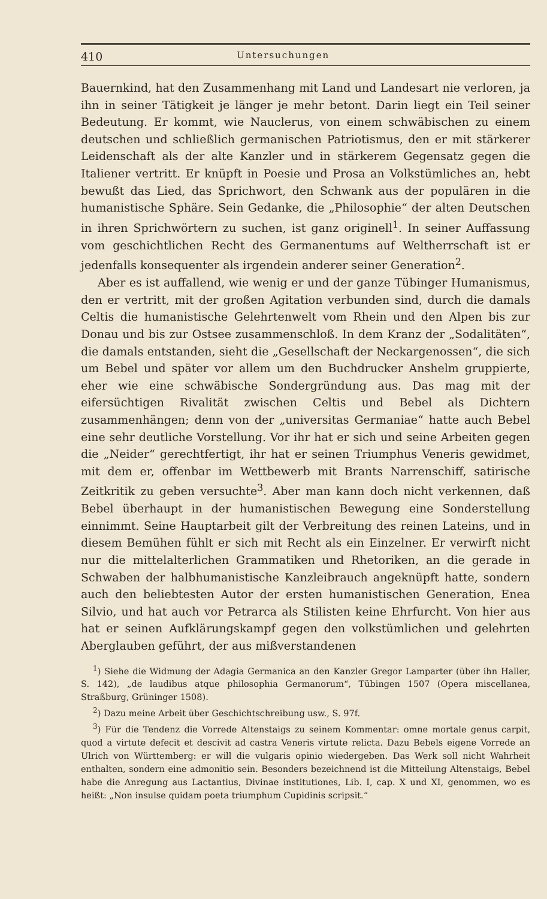410 Untersuchungen
Bauernkind, hat den Zusammenhang mit Land und Landesart nie verloren, ja ihn in seiner Tätigkeit je länger je mehr betont. Darin liegt ein Teil seiner Bedeutung. Er kommt, wie Nauclerus, von einem schwäbischen zu einem deutschen und schließlich germanischen Patriotismus, den er mit stärkerer Leidenschaft als der alte Kanzler und in stärkerem Gegensatz gegen die Italiener vertritt. Er knüpft in Poesie und Prosa an Volkstümliches an, hebt bewußt das Lied, das Sprichwort, den Schwank aus der populären in die humanistische Sphäre. Sein Gedanke, die „Philosophie“ der alten Deutschen in ihren Sprichwörtern zu suchen, ist ganz originell<sup>1</sup>. In seiner Auffassung vom geschichtlichen Recht des Germanentums auf Weltherrschaft ist er jedenfalls konsequenter als irgendein anderer seiner Generation<sup>2</sup>.
Aber es ist auffallend, wie wenig er und der ganze Tübinger Humanismus, den er vertritt, mit der großen Agitation verbunden sind, durch die damals Celtis die humanistische Gelehrtenwelt vom Rhein und den Alpen bis zur Donau und bis zur Ostsee zusammenschloß. In dem Kranz der „Sodalitäten“, die damals entstanden, sieht die „Gesellschaft der Neckargenossen“, die sich um Bebel und später vor allem um den Buchdrucker Anshelm gruppierte, eher wie eine schwäbische Sondergründung aus. Das mag mit der eifersüchtigen Rivalität zwischen Celtis und Bebel als Dichtern zusammenhängen; denn von der „universitas Germaniae“ hatte auch Bebel eine sehr deutliche Vorstellung. Vor ihr hat er sich und seine Arbeiten gegen die „Neider“ gerechtfertigt, ihr hat er seinen Triumphus Veneris gewidmet, mit dem er, offenbar im Wettbewerb mit Brants Narrenschiff, satirische Zeitkritik zu geben versuchte<sup>3</sup>. Aber man kann doch nicht verkennen, daß Bebel überhaupt in der humanistischen Bewegung eine Sonderstellung einnimmt. Seine Hauptarbeit gilt der Verbreitung des reinen Lateins, und in diesem Bemühen fühlt er sich mit Recht als ein Einzelner. Er verwirft nicht nur die mittelalterlichen Grammatiken und Rhetoriken, an die gerade in Schwaben der halbhumanistische Kanzleibrauch angeknüpft hatte, sondern auch den beliebtesten Autor der ersten humanistischen Generation, Enea Silvio, und hat auch vor Petrarca als Stilisten keine Ehrfurcht. Von hier aus hat er seinen Aufklärungskampf gegen den volkstümlichen und gelehrten Aberglauben geführt, der aus mißverstandenen
<sup>1</sup>) Siehe die Widmung der Adagia Germanica an den Kanzler Gregor Lamparter (über ihn Haller, S. 142), „de laudibus atque philosophia Germanorum“, Tübingen 1507 (Opera miscellanea, Straßburg, Grüninger 1508).
<sup>2</sup>) Dazu meine Arbeit über Geschichtschreibung usw., S. 97f.
<sup>3</sup>) Für die Tendenz die Vorrede Altenstaigs zu seinem Kommentar: omne mortale genus carpit, quod a virtute defecit et descivit ad castra Veneris virtute relicta. Dazu Bebels eigene Vorrede an Ulrich von Württemberg: er will die vulgaris opinio wiedergeben. Das Werk soll nicht Wahrheit enthalten, sondern eine admonitio sein. Besonders bezeichnend ist die Mitteilung Altenstaigs, Bebel habe die Anregung aus Lactantius, Divinae institutiones, Lib. I, cap. X und XI, genommen, wo es heißt: „Non insulse quidam poeta triumphum Cupidinis scripsit.“